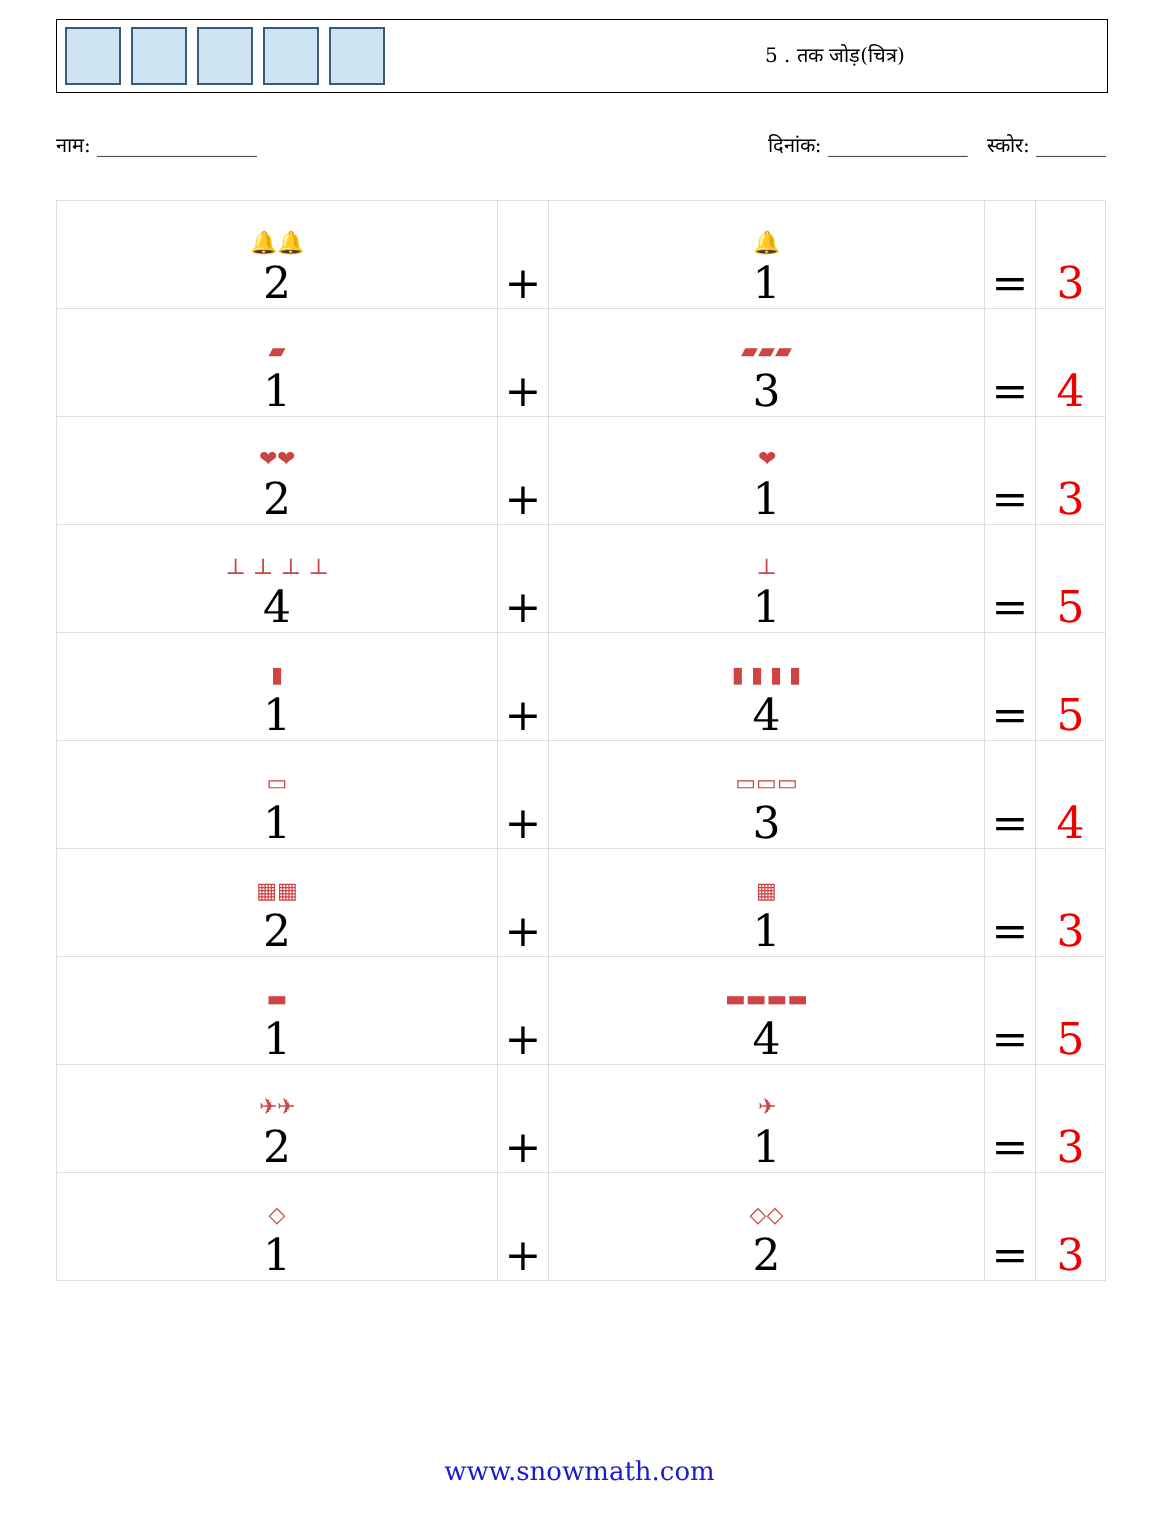5 . तक जोड़(चित्र)
नाम: ________________ दिनांक: ______________ स्कोर: _______
| 🔔🔔 2 | + | 🔔 1 | = | 3 |
| ▰ 1 | + | ▰▰▰ 3 | = | 4 |
| ❤❤ 2 | + | ❤ 1 | = | 3 |
| ⊥ ⊥ ⊥ ⊥ 4 | + | ⊥ 1 | = | 5 |
| ▮ 1 | + | ▮ ▮ ▮ ▮ 4 | = | 5 |
| ▭ 1 | + | ▭▭▭ 3 | = | 4 |
| ▦▦ 2 | + | ▦ 1 | = | 3 |
| ▬ 1 | + | ▬▬▬▬ 4 | = | 5 |
| ✈✈ 2 | + | ✈ 1 | = | 3 |
| ◇ 1 | + | ◇◇ 2 | = | 3 |
www.snowmath.com